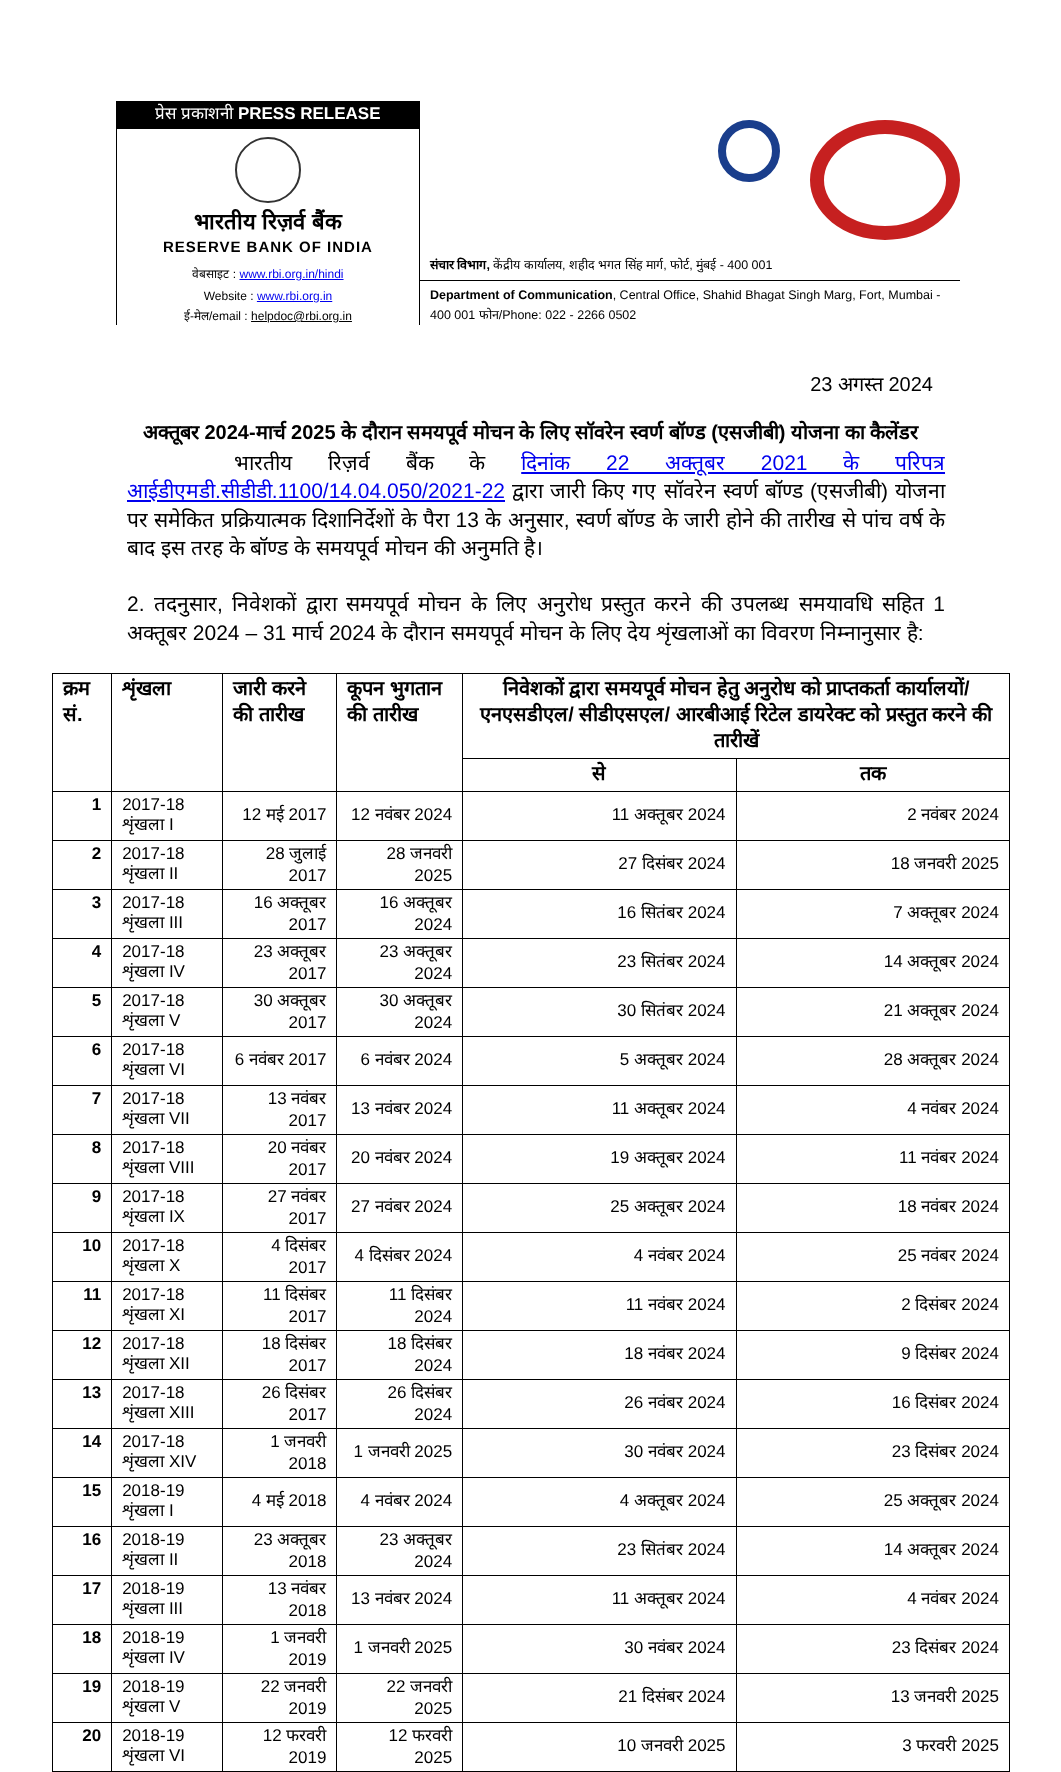प्रेस प्रकाशनी PRESS RELEASE
भारतीय रिज़र्व बैंक
RESERVE BANK OF INDIA
वेबसाइट : www.rbi.org.in/hindi
Website : www.rbi.org.in
ई-मेल/email : helpdoc@rbi.org.in
संचार विभाग, केंद्रीय कार्यालय, शहीद भगत सिंह मार्ग, फोर्ट, मुंबई - 400 001
Department of Communication, Central Office, Shahid Bhagat Singh Marg, Fort, Mumbai - 400 001 फोन/Phone: 022 - 2266 0502
23 अगस्त 2024
अक्तूबर 2024-मार्च 2025 के दौरान समयपूर्व मोचन के लिए सॉवरेन स्वर्ण बॉण्ड (एसजीबी) योजना का कैलेंडर
भारतीय रिज़र्व बैंक के दिनांक 22 अक्तूबर 2021 के परिपत्र आईडीएमडी.सीडीडी.1100/14.04.050/2021-22 द्वारा जारी किए गए सॉवरेन स्वर्ण बॉण्ड (एसजीबी) योजना पर समेकित प्रक्रियात्मक दिशानिर्देशों के पैरा 13 के अनुसार, स्वर्ण बॉण्ड के जारी होने की तारीख से पांच वर्ष के बाद इस तरह के बॉण्ड के समयपूर्व मोचन की अनुमति है।
2. तदनुसार, निवेशकों द्वारा समयपूर्व मोचन के लिए अनुरोध प्रस्तुत करने की उपलब्ध समयावधि सहित 1 अक्तूबर 2024 – 31 मार्च 2024 के दौरान समयपूर्व मोचन के लिए देय शृंखलाओं का विवरण निम्नानुसार है:
| क्रम सं. | शृंखला | जारी करने की तारीख | कूपन भुगतान की तारीख | निवेशकों द्वारा समयपूर्व मोचन हेतु अनुरोध को प्राप्तकर्ता कार्यालयों/ एनएसडीएल/ सीडीएसएल/ आरबीआई रिटेल डायरेक्ट को प्रस्तुत करने की तारीखें | |
| --- | --- | --- | --- | --- | --- |
| | | | | से | तक |
| 1 | 2017-18 शृंखला I | 12 मई 2017 | 12 नवंबर 2024 | 11 अक्तूबर 2024 | 2 नवंबर 2024 |
| 2 | 2017-18 शृंखला II | 28 जुलाई 2017 | 28 जनवरी 2025 | 27 दिसंबर 2024 | 18 जनवरी 2025 |
| 3 | 2017-18 शृंखला III | 16 अक्तूबर 2017 | 16 अक्तूबर 2024 | 16 सितंबर 2024 | 7 अक्तूबर 2024 |
| 4 | 2017-18 शृंखला IV | 23 अक्तूबर 2017 | 23 अक्तूबर 2024 | 23 सितंबर 2024 | 14 अक्तूबर 2024 |
| 5 | 2017-18 शृंखला V | 30 अक्तूबर 2017 | 30 अक्तूबर 2024 | 30 सितंबर 2024 | 21 अक्तूबर 2024 |
| 6 | 2017-18 शृंखला VI | 6 नवंबर 2017 | 6 नवंबर 2024 | 5 अक्तूबर 2024 | 28 अक्तूबर 2024 |
| 7 | 2017-18 शृंखला VII | 13 नवंबर 2017 | 13 नवंबर 2024 | 11 अक्तूबर 2024 | 4 नवंबर 2024 |
| 8 | 2017-18 शृंखला VIII | 20 नवंबर 2017 | 20 नवंबर 2024 | 19 अक्तूबर 2024 | 11 नवंबर 2024 |
| 9 | 2017-18 शृंखला IX | 27 नवंबर 2017 | 27 नवंबर 2024 | 25 अक्तूबर 2024 | 18 नवंबर 2024 |
| 10 | 2017-18 शृंखला X | 4 दिसंबर 2017 | 4 दिसंबर 2024 | 4 नवंबर 2024 | 25 नवंबर 2024 |
| 11 | 2017-18 शृंखला XI | 11 दिसंबर 2017 | 11 दिसंबर 2024 | 11 नवंबर 2024 | 2 दिसंबर 2024 |
| 12 | 2017-18 शृंखला XII | 18 दिसंबर 2017 | 18 दिसंबर 2024 | 18 नवंबर 2024 | 9 दिसंबर 2024 |
| 13 | 2017-18 शृंखला XIII | 26 दिसंबर 2017 | 26 दिसंबर 2024 | 26 नवंबर 2024 | 16 दिसंबर 2024 |
| 14 | 2017-18 शृंखला XIV | 1 जनवरी 2018 | 1 जनवरी 2025 | 30 नवंबर 2024 | 23 दिसंबर 2024 |
| 15 | 2018-19 शृंखला I | 4 मई 2018 | 4 नवंबर 2024 | 4 अक्तूबर 2024 | 25 अक्तूबर 2024 |
| 16 | 2018-19 शृंखला II | 23 अक्तूबर 2018 | 23 अक्तूबर 2024 | 23 सितंबर 2024 | 14 अक्तूबर 2024 |
| 17 | 2018-19 शृंखला III | 13 नवंबर 2018 | 13 नवंबर 2024 | 11 अक्तूबर 2024 | 4 नवंबर 2024 |
| 18 | 2018-19 शृंखला IV | 1 जनवरी 2019 | 1 जनवरी 2025 | 30 नवंबर 2024 | 23 दिसंबर 2024 |
| 19 | 2018-19 शृंखला V | 22 जनवरी 2019 | 22 जनवरी 2025 | 21 दिसंबर 2024 | 13 जनवरी 2025 |
| 20 | 2018-19 शृंखला VI | 12 फरवरी 2019 | 12 फरवरी 2025 | 10 जनवरी 2025 | 3 फरवरी 2025 |